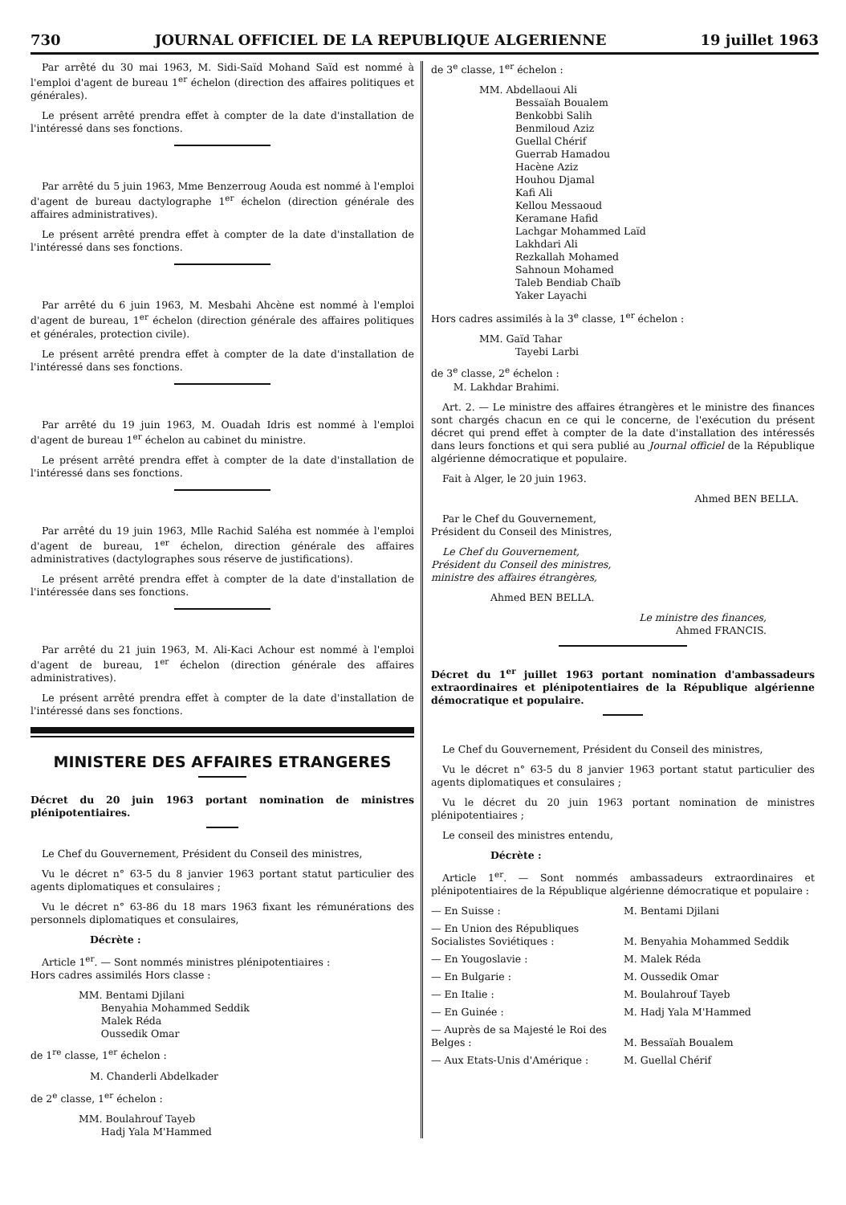730 JOURNAL OFFICIEL DE LA REPUBLIQUE ALGERIENNE 19 juillet 1963
Par arrêté du 30 mai 1963, M. Sidi-Saïd Mohand Saïd est nommé à l'emploi d'agent de bureau 1<sup>er</sup> échelon (direction des affaires politiques et générales).
Le présent arrêté prendra effet à compter de la date d'installation de l'intéressé dans ses fonctions.
Par arrêté du 5 juin 1963, Mme Benzerroug Aouda est nommé à l'emploi d'agent de bureau dactylographe 1<sup>er</sup> échelon (direction générale des affaires administratives).
Le présent arrêté prendra effet à compter de la date d'installation de l'intéressé dans ses fonctions.
Par arrêté du 6 juin 1963, M. Mesbahi Ahcène est nommé à l'emploi d'agent de bureau, 1<sup>er</sup> échelon (direction générale des affaires politiques et générales, protection civile).
Le présent arrêté prendra effet à compter de la date d'installation de l'intéressé dans ses fonctions.
Par arrêté du 19 juin 1963, M. Ouadah Idris est nommé à l'emploi d'agent de bureau 1<sup>er</sup> échelon au cabinet du ministre.
Le présent arrêté prendra effet à compter de la date d'installation de l'intéressé dans ses fonctions.
Par arrêté du 19 juin 1963, Mlle Rachid Saléha est nommée à l'emploi d'agent de bureau, 1<sup>er</sup> échelon, direction générale des affaires administratives (dactylographes sous réserve de justifications).
Le présent arrêté prendra effet à compter de la date d'installation de l'intéressée dans ses fonctions.
Par arrêté du 21 juin 1963, M. Ali-Kaci Achour est nommé à l'emploi d'agent de bureau, 1<sup>er</sup> échelon (direction générale des affaires administratives).
Le présent arrêté prendra effet à compter de la date d'installation de l'intéressé dans ses fonctions.
MINISTERE DES AFFAIRES ETRANGERES
Décret du 20 juin 1963 portant nomination de ministres plénipotentiaires.
Le Chef du Gouvernement, Président du Conseil des ministres,
Vu le décret n° 63-5 du 8 janvier 1963 portant statut particulier des agents diplomatiques et consulaires ;
Vu le décret n° 63-86 du 18 mars 1963 fixant les rémunérations des personnels diplomatiques et consulaires,
Décrète :
Article 1<sup>er</sup>. — Sont nommés ministres plénipotentiaires :
Hors cadres assimilés Hors classe :
MM. Bentami Djilani
Benyahia Mohammed Seddik
Malek Réda
Oussedik Omar
de 1<sup>re</sup> classe, 1<sup>er</sup> échelon :
M. Chanderli Abdelkader
de 2<sup>e</sup> classe, 1<sup>er</sup> échelon :
MM. Boulahrouf Tayeb
Hadj Yala M'Hammed
de 3<sup>e</sup> classe, 1<sup>er</sup> échelon :
MM. Abdellaoui Ali
Bessaïah Boualem
Benkobbi Salih
Benmiloud Aziz
Guellal Chérif
Guerrab Hamadou
Hacène Aziz
Houhou Djamal
Kafi Ali
Kellou Messaoud
Keramane Hafid
Lachgar Mohammed Laïd
Lakhdari Ali
Rezkallah Mohamed
Sahnoun Mohamed
Taleb Bendiab Chaïb
Yaker Layachi
Hors cadres assimilés à la 3<sup>e</sup> classe, 1<sup>er</sup> échelon :
MM. Gaïd Tahar
Tayebi Larbi
de 3<sup>e</sup> classe, 2<sup>e</sup> échelon :
M. Lakhdar Brahimi.
Art. 2. — Le ministre des affaires étrangères et le ministre des finances sont chargés chacun en ce qui le concerne, de l'exécution du présent décret qui prend effet à compter de la date d'installation des intéressés dans leurs fonctions et qui sera publié au Journal officiel de la République algérienne démocratique et populaire.
Fait à Alger, le 20 juin 1963.
Ahmed BEN BELLA.
Par le Chef du Gouvernement,
Président du Conseil des Ministres,
Le Chef du Gouvernement,
Président du Conseil des ministres,
ministre des affaires étrangères,
Ahmed BEN BELLA.
Le ministre des finances,
Ahmed FRANCIS.
Décret du 1<sup>er</sup> juillet 1963 portant nomination d'ambassadeurs extraordinaires et plénipotentiaires de la République algérienne démocratique et populaire.
Le Chef du Gouvernement, Président du Conseil des ministres,
Vu le décret n° 63-5 du 8 janvier 1963 portant statut particulier des agents diplomatiques et consulaires ;
Vu le décret du 20 juin 1963 portant nomination de ministres plénipotentiaires ;
Le conseil des ministres entendu,
Décrète :
Article 1<sup>er</sup>. — Sont nommés ambassadeurs extraordinaires et plénipotentiaires de la République algérienne démocratique et populaire :
— En Suisse : M. Bentami Djilani
— En Union des Républiques Socialistes Soviétiques :
M. Benyahia Mohammed Seddik
— En Yougoslavie : M. Malek Réda
— En Bulgarie : M. Oussedik Omar
— En Italie : M. Boulahrouf Tayeb
— En Guinée : M. Hadj Yala M'Hammed
— Auprès de sa Majesté le Roi des Belges :
M. Bessaïah Boualem
— Aux Etats-Unis d'Amérique : M. Guellal Chérif